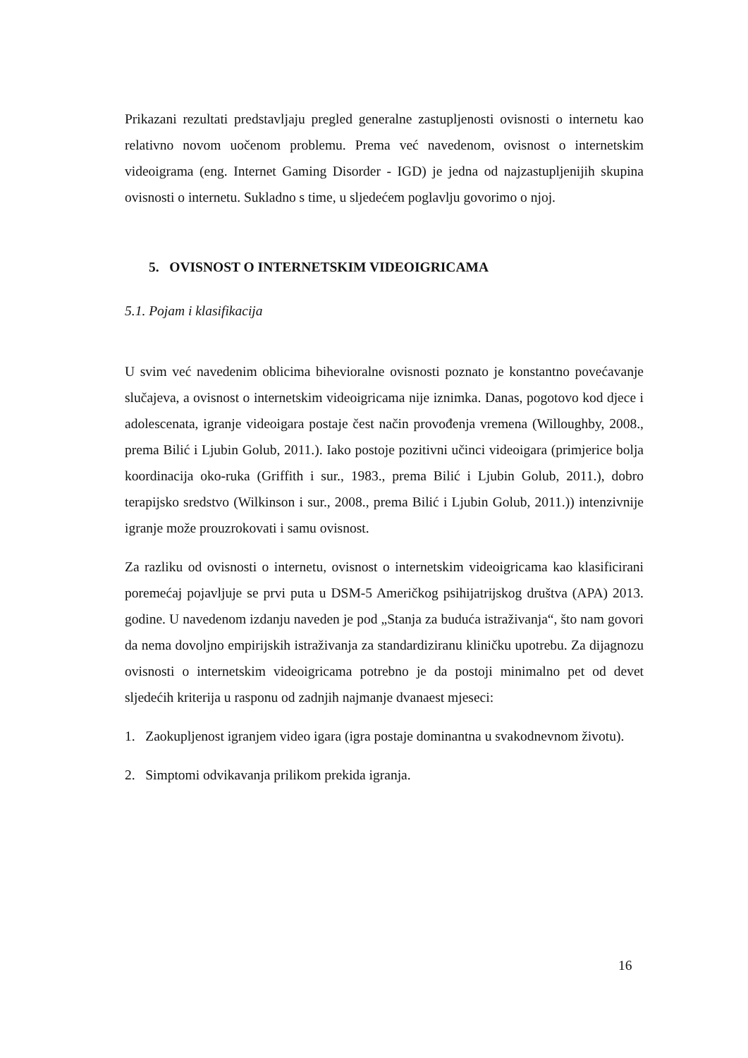Prikazani rezultati predstavljaju pregled generalne zastupljenosti ovisnosti o internetu kao relativno novom uočenom problemu. Prema već navedenom, ovisnost o internetskim videoigrama (eng. Internet Gaming Disorder - IGD) je jedna od najzastupljenijih skupina ovisnosti o internetu. Sukladno s time, u sljedećem poglavlju govorimo o njoj.
5. OVISNOST O INTERNETSKIM VIDEOIGRICAMA
5.1. Pojam i klasifikacija
U svim već navedenim oblicima bihevioralne ovisnosti poznato je konstantno povećavanje slučajeva, a ovisnost o internetskim videoigricama nije iznimka. Danas, pogotovo kod djece i adolescenata, igranje videoigara postaje čest način provođenja vremena (Willoughby, 2008., prema Bilić i Ljubin Golub, 2011.). Iako postoje pozitivni učinci videoigara (primjerice bolja koordinacija oko-ruka (Griffith i sur., 1983., prema Bilić i Ljubin Golub, 2011.), dobro terapijsko sredstvo (Wilkinson i sur., 2008., prema Bilić i Ljubin Golub, 2011.)) intenzivnije igranje može prouzrokovati i samu ovisnost.
Za razliku od ovisnosti o internetu, ovisnost o internetskim videoigricama kao klasificirani poremećaj pojavljuje se prvi puta u DSM-5 Američkog psihijatrijskog društva (APA) 2013. godine. U navedenom izdanju naveden je pod „Stanja za buduća istraživanja“, što nam govori da nema dovoljno empirijskih istraživanja za standardiziranu kliničku upotrebu. Za dijagnozu ovisnosti o internetskim videoigricama potrebno je da postoji minimalno pet od devet sljedećih kriterija u rasponu od zadnjih najmanje dvanaest mjeseci:
1. Zaokupljenost igranjem video igara (igra postaje dominantna u svakodnevnom životu).
2. Simptomi odvikavanja prilikom prekida igranja.
16